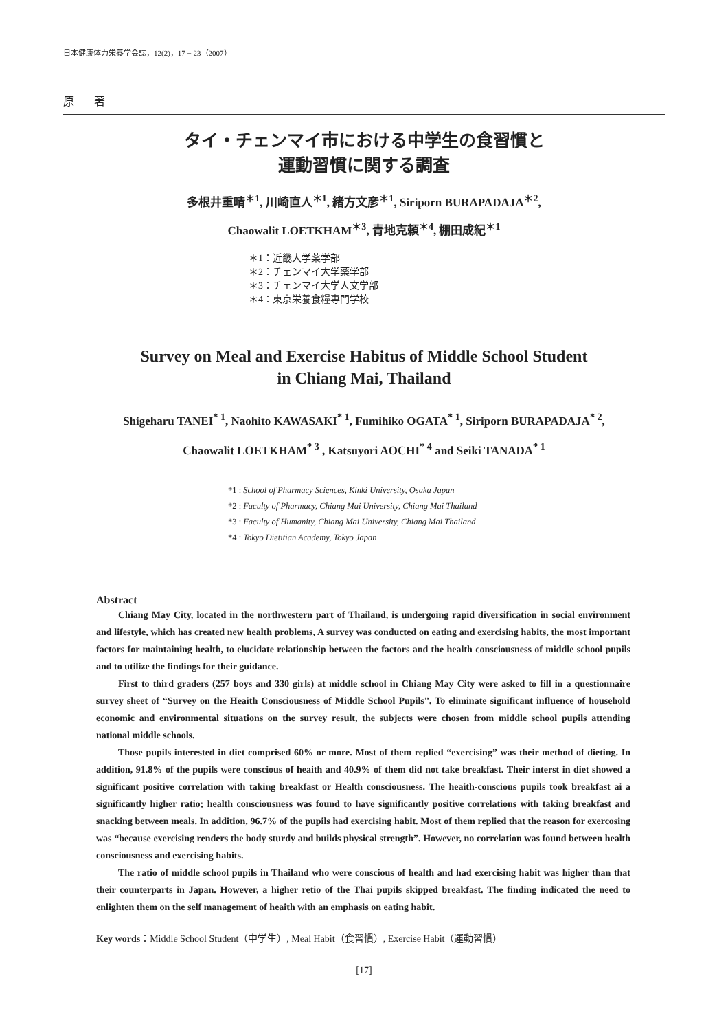日本健康体力栄養学会誌，12(2)，17 − 23（2007）
原 著
タイ・チェンマイ市における中学生の食習慣と
運動習慣に関する調査
多根井重晴<sup>＊1</sup>, 川崎直人<sup>＊1</sup>, 緒方文彦<sup>＊1</sup>, Siriporn BURAPADAJA<sup>＊2</sup>,
Chaowalit LOETKHAM<sup>＊3</sup>, 青地克頼<sup>＊4</sup>, 棚田成紀<sup>＊1</sup>
＊1：近畿大学薬学部
＊2：チェンマイ大学薬学部
＊3：チェンマイ大学人文学部
＊4：東京栄養食糧専門学校
Survey on Meal and Exercise Habitus of Middle School Student
in Chiang Mai, Thailand
Shigeharu TANEI<sup>* 1</sup>, Naohito KAWASAKI<sup>* 1</sup>, Fumihiko OGATA<sup>* 1</sup>, Siriporn BURAPADAJA<sup>* 2</sup>,
Chaowalit LOETKHAM<sup>* 3</sup> , Katsuyori AOCHI<sup>* 4</sup> and Seiki TANADA<sup>* 1</sup>
*1 : School of Pharmacy Sciences, Kinki University, Osaka Japan
*2 : Faculty of Pharmacy, Chiang Mai University, Chiang Mai Thailand
*3 : Faculty of Humanity, Chiang Mai University, Chiang Mai Thailand
*4 : Tokyo Dietitian Academy, Tokyo Japan
Abstract
Chiang May City, located in the northwestern part of Thailand, is undergoing rapid diversification in social environment and lifestyle, which has created new health problems, A survey was conducted on eating and exercising habits, the most important factors for maintaining health, to elucidate relationship between the factors and the health consciousness of middle school pupils and to utilize the findings for their guidance.
First to third graders (257 boys and 330 girls) at middle school in Chiang May City were asked to fill in a questionnaire survey sheet of “Survey on the Heaith Consciousness of Middle School Pupils”. To eliminate significant influence of household economic and environmental situations on the survey result, the subjects were chosen from middle school pupils attending national middle schools.
Those pupils interested in diet comprised 60% or more. Most of them replied “exercising” was their method of dieting. In addition, 91.8% of the pupils were conscious of heaith and 40.9% of them did not take breakfast. Their interst in diet showed a significant positive correlation with taking breakfast or Health consciousness. The heaith-conscious pupils took breakfast ai a significantly higher ratio; health consciousness was found to have significantly positive correlations with taking breakfast and snacking between meals. In addition, 96.7% of the pupils had exercising habit. Most of them replied that the reason for exercosing was “because exercising renders the body sturdy and builds physical strength”. However, no correlation was found between health consciousness and exercising habits.
The ratio of middle school pupils in Thailand who were conscious of health and had exercising habit was higher than that their counterparts in Japan. However, a higher retio of the Thai pupils skipped breakfast. The finding indicated the need to enlighten them on the self management of heaith with an emphasis on eating habit.
Key words：Middle School Student（中学生）, Meal Habit（食習慣）, Exercise Habit（運動習慣）
[17]